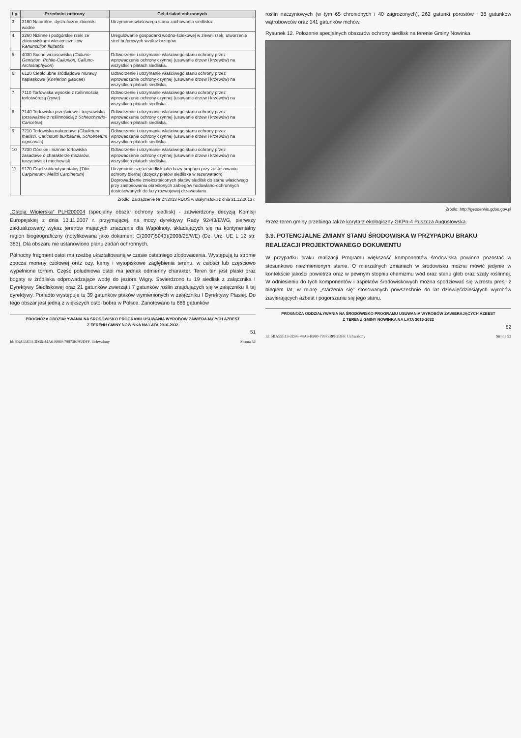| Lp. | Przedmiot ochrony | Cel działań ochronnych |
| --- | --- | --- |
| 3 | 3160 Naturalne, dystroficzne zbiorniki wodne | Utrzymanie właściwego stanu zachowania siedliska. |
| 4. | 3260 Nizinne i podgórskie rzeki ze zbiorowiskami włosieniczników Ranunculion fluitantis | Uregulowanie gospodarki wodno-ściekowej w zlewni rzek, utworzenie stref buforowych wzdłuż brzegów. |
| 5. | 4030 Suche wrzosowiska ( Calluno-Genistion, Pohlio-Callunion, Calluno-Arctostaphylion ) | Odtworzenie i utrzymanie właściwego stanu ochrony przez wprowadzenie ochrony czynnej (usuwanie drzew i krzewów) na wszystkich płatach siedliska. |
| 6. | 6120 Ciepłolubne śródlądowe murawy napiaskowe ( Koelerion glaucae ) | Odtworzenie i utrzymanie właściwego stanu ochrony przez wprowadzenie ochrony czynnej (usuwanie drzew i krzewów) na wszystkich płatach siedliska. |
| 7. | 7110 Torfowiska wysokie z roślinnością torfotwórczą (żywe) | Odtworzenie i utrzymanie właściwego stanu ochrony przez wprowadzenie ochrony czynnej (usuwanie drzew i krzewów) na wszystkich płatach siedliska. |
| 8. | 7140 Torfowiska przejściowe i trzęsawiska (przeważnie z roślinnością z Scheuchzerio-Caricetea ) | Odtworzenie i utrzymanie właściwego stanu ochrony przez wprowadzenie ochrony czynnej (usuwanie drzew i krzewów) na wszystkich płatach siedliska. |
| 9. | 7210 Torfowiska nakredowe ( Cladietum marisci, Caricetum buxbaumii, Schoenetum nigricantis ) | Odtworzenie i utrzymanie właściwego stanu ochrony przez wprowadzenie ochrony czynnej (usuwanie drzew i krzewów) na wszystkich płatach siedliska. |
| 10 | 7230 Górskie i nizinne torfowiska zasadowe o charakterze mszarów, turzycowisk i mechowisk | Odtworzenie i utrzymanie właściwego stanu ochrony przez wprowadzenie ochrony czynnej (usuwanie drzew i krzewów) na wszystkich płatach siedliska. |
| 11 | 9170 Grąd subkontynentalny ( Tilio-Carpinetum, Melitti Carpinetum ) | Utrzymanie części siedlisk jako bazy propagu przy zastosowaniu ochrony biernej (dotyczy płatów siedliska w rezerwatach) Doprowadzenie zniekształconych płatów siedlisk do stanu właściwego przy zastosowaniu określonych zabiegów hodowlano-ochronnych dostosowanych do fazy rozwojowej drzewostanu. |
Źródło: Zarządzenie Nr 27/2013 RDOŚ w Białymstoku z dnia 31.12.2013 r.
„Ostoja Wigierska” PLH200004 (specjalny obszar ochrony siedlisk) - zatwierdzony decyzją Komisji Europejskiej z dnia 13.11.2007 r. przyjmującej, na mocy dyrektywy Rady 92/43/EWG, pierwszy zaktualizowany wykaz terenów mających znaczenie dla Wspólnoty, składających się na kontynentalny region biogeograficzny (notyfikowana jako dokument C(2007)5043)(2008/25/WE) (Dz. Urz. UE L 12 str. 383). Dla obszaru nie ustanowiono planu zadań ochronnych.
Północny fragment ostoi ma rzeźbę ukształtowaną w czasie ostatniego zlodowacenia. Występują tu strome zbocza moreny czołowej oraz ozy, kemy i wytopiskowe zagłębienia terenu, w całości lub częściowo wypełnione torfem. Część południowa ostoi ma jednak odmienny charakter. Teren ten jest płaski oraz bogaty w źródliska odprowadzające wodę do jeziora Wigry. Stwierdzono tu 19 siedlisk z załącznika I Dyrektywy Siedliskowej oraz 21 gatunków zwierząt i 7 gatunków roślin znajdujących się w załączniku II tej dyrektywy. Ponadto występuje tu 39 gatunków ptaków wymienionych w załączniku I Dyrektywy Ptasiej. Do tego obszar jest jedną z większych ostoi bobra w Polsce. Zanotowano tu 886 gatunków
PROGNOZA ODDZIAŁYWANIA NA ŚRODOWISKO PROGRAMU USUWANIA WYROBÓW ZAWIERAJĄCYCH AZBEST
Z TERENU GMINY NOWINKA NA LATA 2016-2032
51
Id: 5BA55E13-3D36-44A6-B980-79973B0F2DFF. Uchwalony Strona 52
roślin naczyniowych (w tym 65 chronionych i 40 zagrożonych), 262 gatunki porostów i 38 gatunków wątrobowców oraz 141 gatunków mchów.
Rysunek 12. Położenie specjalnych obszarów ochrony siedlisk na terenie Gminy Nowinka
Źródło: http://geoserwis.gdos.gov.pl
Przez teren gminy przebiega także korytarz ekologiczny GKPn-4 Puszcza Augustowska.
3.9. POTENCJALNE ZMIANY STANU ŚRODOWISKA W PRZYPADKU BRAKU REALIZACJI PROJEKTOWANEGO DOKUMENTU
W przypadku braku realizacji Programu większość komponentów środowiska powinna pozostać w stosunkowo niezmienionym stanie. O mierzalnych zmianach w środowisku można mówić jedynie w kontekście jakości powietrza oraz w pewnym stopniu chemizmu wód oraz stanu gleb oraz szaty roślinnej. W odniesieniu do tych komponentów i aspektów środowiskowych można spodziewać się wzrostu presji z biegiem lat, w miarę „starzenia się” stosowanych powszechnie do lat dziewięćdziesiątych wyrobów zawierających azbest i pogorszaniu się jego stanu.
PROGNOZA ODDZIAŁYWANIA NA ŚRODOWISKO PROGRAMU USUWANIA WYROBÓW ZAWIERAJĄCYCH AZBEST
Z TERENU GMINY NOWINKA NA LATA 2016-2032
52
Id: 5BA55E13-3D36-44A6-B980-79973B0F2DFF. Uchwalony Strona 53